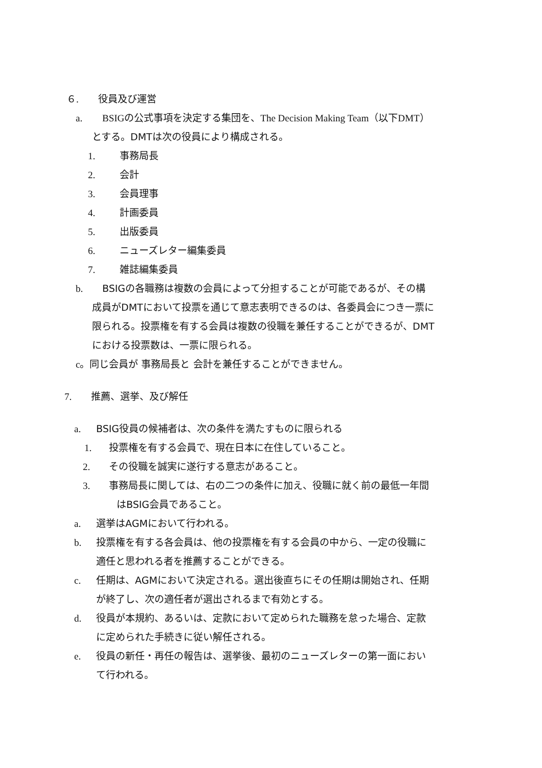６. 役員及び運営
a. BSIGの公式事項を決定する集団を、The Decision Making Team（以下DMT）
とする。DMTは次の役員により構成される。
1. 事務局長
2. 会計
3. 会員理事
4. 計画委員
5. 出版委員
6. ニューズレター編集委員
7. 雑誌編集委員
b. BSIGの各職務は複数の会員によって分担することが可能であるが、その構
成員がDMTにおいて投票を通じて意志表明できるのは、各委員会につき一票に
限られる。投票権を有する会員は複数の役職を兼任することができるが、DMT
における投票数は、一票に限られる。
c。同じ会員が 事務局長と 会計を兼任することができません。
7. 推薦、選挙、及び解任
a. BSIG役員の候補者は、次の条件を満たすものに限られる
1. 投票権を有する会員で、現在日本に在住していること。
2. その役職を誠実に遂行する意志があること。
3. 事務局長に関しては、右の二つの条件に加え、役職に就く前の最低一年間
はBSIG会員であること。
a. 選挙はAGMにおいて行われる。
b. 投票権を有する各会員は、他の投票権を有する会員の中から、一定の役職に
適任と思われる者を推薦することができる。
c. 任期は、AGMにおいて決定される。選出後直ちにその任期は開始され、任期
が終了し、次の適任者が選出されるまで有効とする。
d. 役員が本規約、あるいは、定款において定められた職務を怠った場合、定款
に定められた手続きに従い解任される。
e. 役員の新任・再任の報告は、選挙後、最初のニューズレターの第一面におい
て行われる。